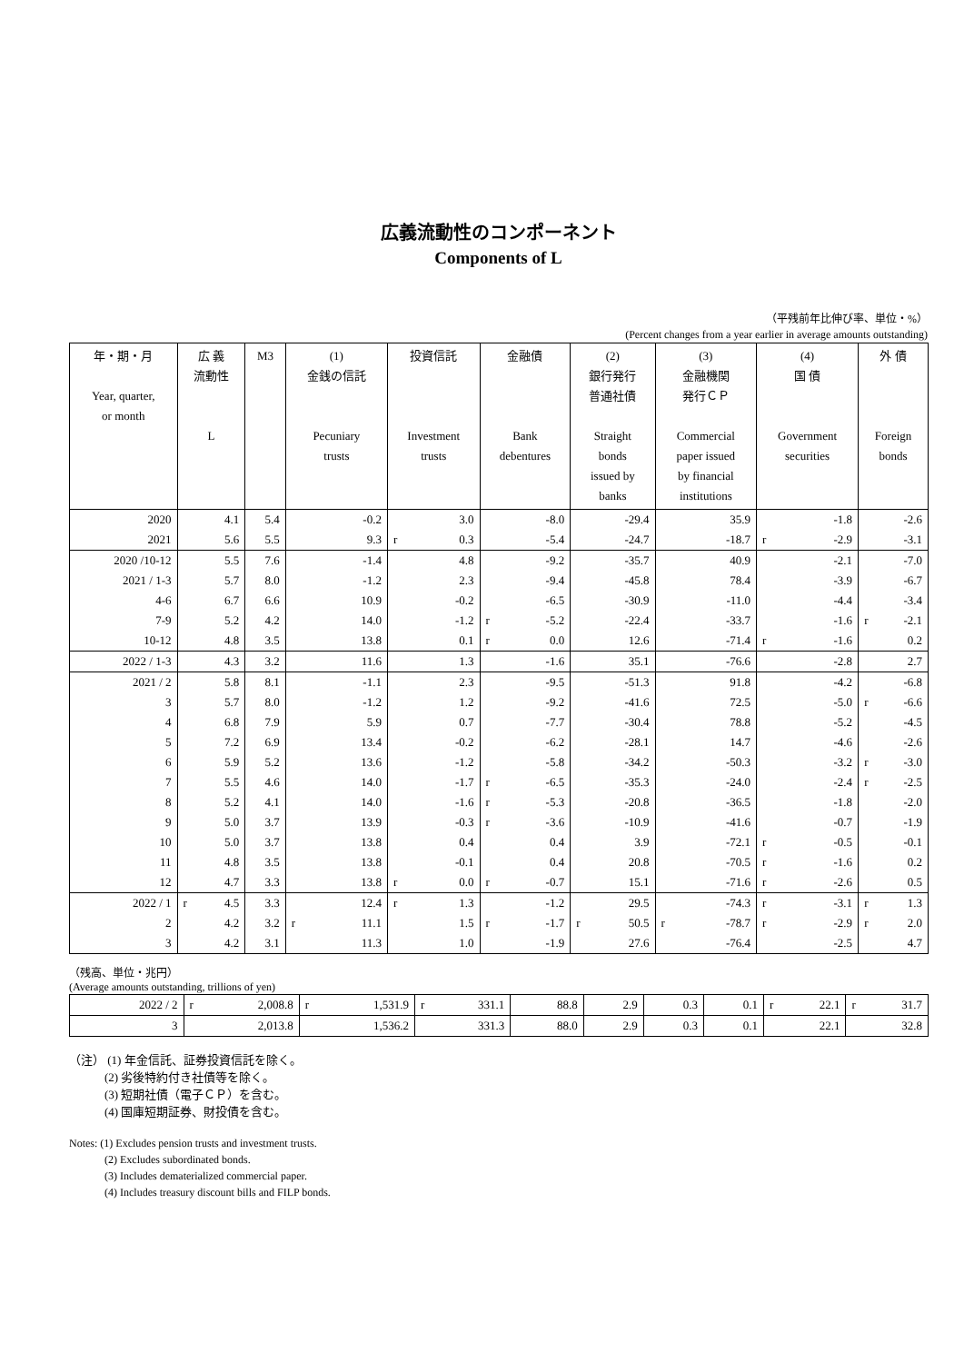広義流動性のコンポーネント
Components of L
（平残前年比伸び率、単位・%）
(Percent changes from a year earlier in average amounts outstanding)
| 年・期・月 Year, quarter, or month | 広 義 流動性 L | M3 | (1) 金銭の信託 Pecuniary trusts | 投資信託 Investment trusts | 金融債 Bank debentures | (2) 銀行発行 普通社債 Straight bonds issued by banks | (3) 金融機関 発行ＣＰ Commercial paper issued by financial institutions | (4) 国 債 Government securities | 外 債 Foreign bonds |
| --- | --- | --- | --- | --- | --- | --- | --- | --- | --- |
| 2020 | 4.1 | 5.4 | -0.2 | 3.0 | -8.0 | -29.4 | 35.9 | -1.8 | -2.6 |
| 2021 | 5.6 | 5.5 | 9.3 | r 0.3 | -5.4 | -24.7 | -18.7 | r -2.9 | -3.1 |
| 2020 /10-12 | 5.5 | 7.6 | -1.4 | 4.8 | -9.2 | -35.7 | 40.9 | -2.1 | -7.0 |
| 2021 / 1-3 | 5.7 | 8.0 | -1.2 | 2.3 | -9.4 | -45.8 | 78.4 | -3.9 | -6.7 |
| 4-6 | 6.7 | 6.6 | 10.9 | -0.2 | -6.5 | -30.9 | -11.0 | -4.4 | -3.4 |
| 7-9 | 5.2 | 4.2 | 14.0 | -1.2 | r -5.2 | -22.4 | -33.7 | -1.6 | r -2.1 |
| 10-12 | 4.8 | 3.5 | 13.8 | 0.1 | r 0.0 | 12.6 | -71.4 | r -1.6 | 0.2 |
| 2022 / 1-3 | 4.3 | 3.2 | 11.6 | 1.3 | -1.6 | 35.1 | -76.6 | -2.8 | 2.7 |
| 2021 / 2 | 5.8 | 8.1 | -1.1 | 2.3 | -9.5 | -51.3 | 91.8 | -4.2 | -6.8 |
| 3 | 5.7 | 8.0 | -1.2 | 1.2 | -9.2 | -41.6 | 72.5 | -5.0 | r -6.6 |
| 4 | 6.8 | 7.9 | 5.9 | 0.7 | -7.7 | -30.4 | 78.8 | -5.2 | -4.5 |
| 5 | 7.2 | 6.9 | 13.4 | -0.2 | -6.2 | -28.1 | 14.7 | -4.6 | -2.6 |
| 6 | 5.9 | 5.2 | 13.6 | -1.2 | -5.8 | -34.2 | -50.3 | -3.2 | r -3.0 |
| 7 | 5.5 | 4.6 | 14.0 | -1.7 | r -6.5 | -35.3 | -24.0 | -2.4 | r -2.5 |
| 8 | 5.2 | 4.1 | 14.0 | -1.6 | r -5.3 | -20.8 | -36.5 | -1.8 | -2.0 |
| 9 | 5.0 | 3.7 | 13.9 | -0.3 | r -3.6 | -10.9 | -41.6 | -0.7 | -1.9 |
| 10 | 5.0 | 3.7 | 13.8 | 0.4 | 0.4 | 3.9 | -72.1 | r -0.5 | -0.1 |
| 11 | 4.8 | 3.5 | 13.8 | -0.1 | 0.4 | 20.8 | -70.5 | r -1.6 | 0.2 |
| 12 | 4.7 | 3.3 | 13.8 | r 0.0 | r -0.7 | 15.1 | -71.6 | r -2.6 | 0.5 |
| 2022 / 1 | r 4.5 | 3.3 | 12.4 | r 1.3 | -1.2 | 29.5 | -74.3 | r -3.1 | r 1.3 |
| 2 | 4.2 | 3.2 | r 11.1 | 1.5 | r -1.7 | r 50.5 | r -78.7 | r -2.9 | r 2.0 |
| 3 | 4.2 | 3.1 | 11.3 | 1.0 | -1.9 | 27.6 | -76.4 | -2.5 | 4.7 |
（残高、単位・兆円）
(Average amounts outstanding, trillions of yen)
| 2022 / 2 | r 2,008.8 | r 1,531.9 | r 331.1 | 88.8 | 2.9 | 0.3 | 0.1 | r 22.1 | r 31.7 |
| 3 | 2,013.8 | 1,536.2 | 331.3 | 88.0 | 2.9 | 0.3 | 0.1 | 22.1 | 32.8 |
（注） (1) 年金信託、証券投資信託を除く。
　　　(2) 劣後特約付き社債等を除く。
　　　(3) 短期社債（電子ＣＰ）を含む。
　　　(4) 国庫短期証券、財投債を含む。
Notes: (1) Excludes pension trusts and investment trusts.
　　　 (2) Excludes subordinated bonds.
　　　 (3) Includes dematerialized commercial paper.
　　　 (4) Includes treasury discount bills and FILP bonds.